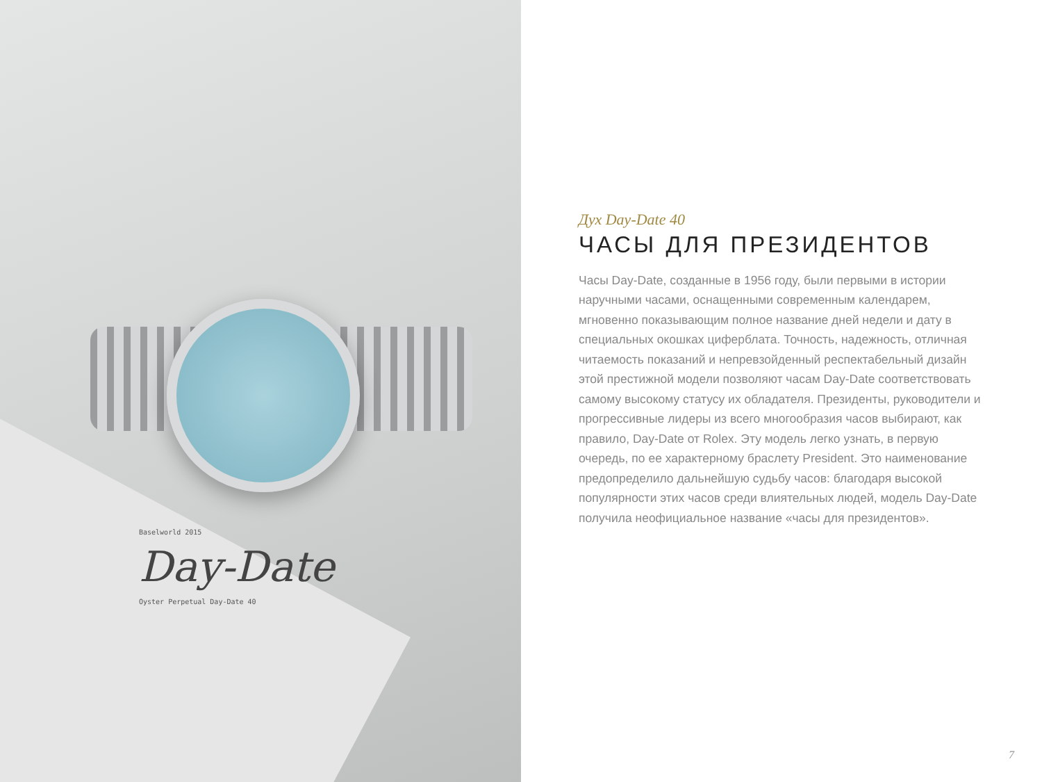Baselworld 2015
Day-Date
Oyster Perpetual Day-Date 40
Дух Day-Date 40
ЧАСЫ ДЛЯ ПРЕЗИДЕНТОВ
Часы Day-Date, созданные в 1956 году, были первыми в истории наручными часами, оснащенными современным календарем, мгновенно показывающим полное название дней недели и дату в специальных окошках циферблата. Точность, надежность, отличная читаемость показаний и непревзойденный респектабельный дизайн этой престижной модели позволяют часам Day-Date соответствовать самому высокому статусу их обладателя. Президенты, руководители и прогрессивные лидеры из всего многообразия часов выбирают, как правило, Day-Date от Rolex. Эту модель легко узнать, в первую очередь, по ее характерному браслету President. Это наименование предопределило дальнейшую судьбу часов: благодаря высокой популярности этих часов среди влиятельных людей, модель Day-Date получила неофициальное название «часы для президентов».
7